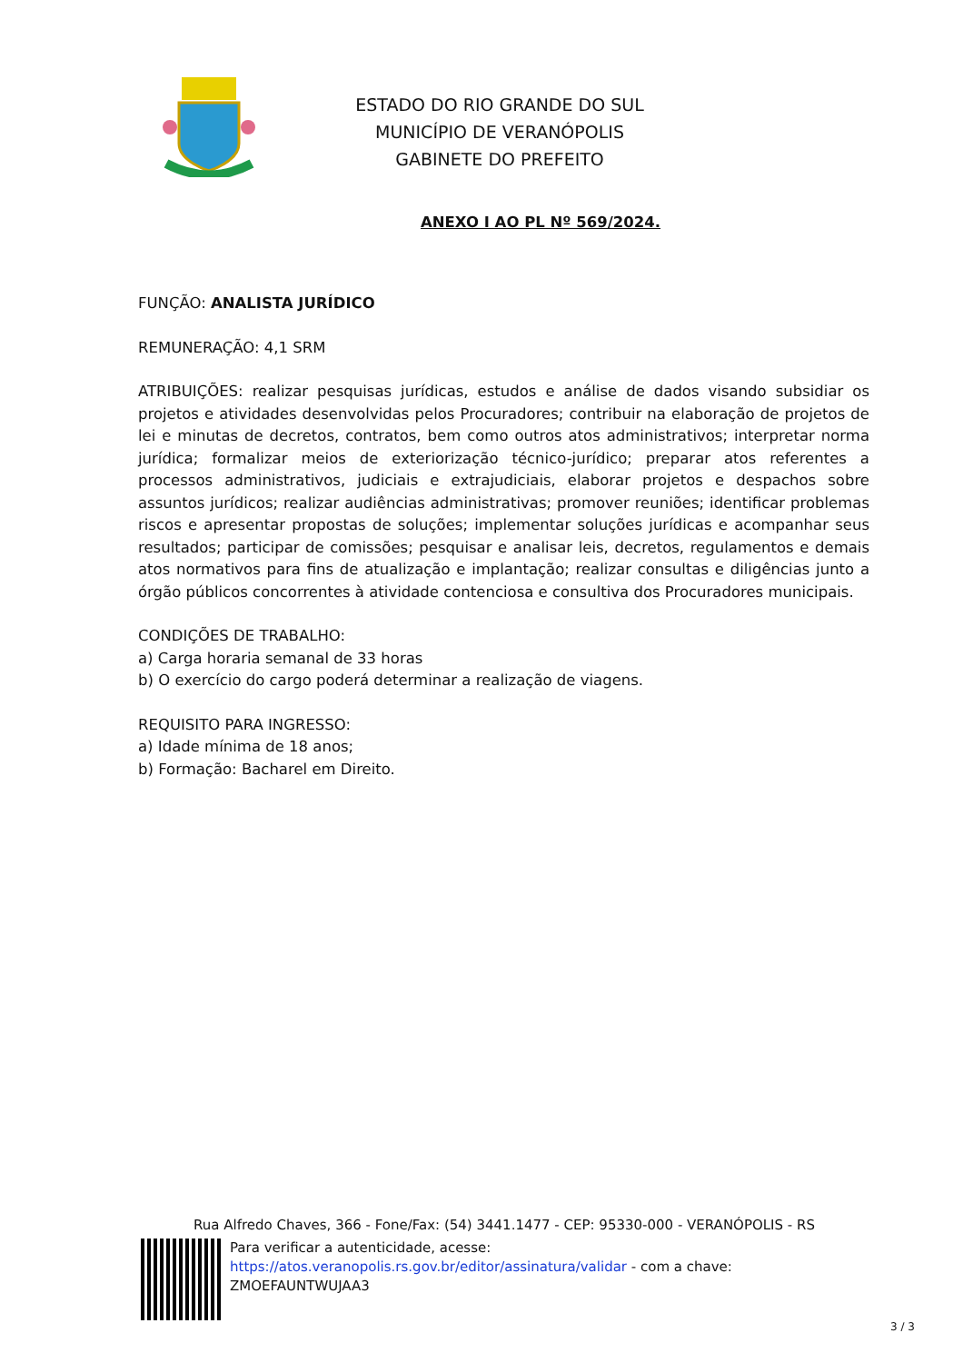ESTADO DO RIO GRANDE DO SUL
MUNICÍPIO DE VERANÓPOLIS
GABINETE DO PREFEITO
ANEXO I AO PL Nº 569/2024.
FUNÇÃO: ANALISTA JURÍDICO
REMUNERAÇÃO: 4,1 SRM
ATRIBUIÇÕES: realizar pesquisas jurídicas, estudos e análise de dados visando subsidiar os projetos e atividades desenvolvidas pelos Procuradores; contribuir na elaboração de projetos de lei e minutas de decretos, contratos, bem como outros atos administrativos; interpretar norma jurídica; formalizar meios de exteriorização técnico-jurídico; preparar atos referentes a processos administrativos, judiciais e extrajudiciais, elaborar projetos e despachos sobre assuntos jurídicos; realizar audiências administrativas; promover reuniões; identificar problemas riscos e apresentar propostas de soluções; implementar soluções jurídicas e acompanhar seus resultados; participar de comissões; pesquisar e analisar leis, decretos, regulamentos e demais atos normativos para fins de atualização e implantação; realizar consultas e diligências junto a órgão públicos concorrentes à atividade contenciosa e consultiva dos Procuradores municipais.
CONDIÇÕES DE TRABALHO:
a) Carga horaria semanal de 33 horas
b) O exercício do cargo poderá determinar a realização de viagens.
REQUISITO PARA INGRESSO:
a) Idade mínima de 18 anos;
b) Formação: Bacharel em Direito.
Rua Alfredo Chaves, 366 - Fone/Fax: (54) 3441.1477 - CEP: 95330-000 - VERANÓPOLIS - RS
Para verificar a autenticidade, acesse:
https://atos.veranopolis.rs.gov.br/editor/assinatura/validar - com a chave:
ZMOEFAUNTWUJAA3
3 / 3